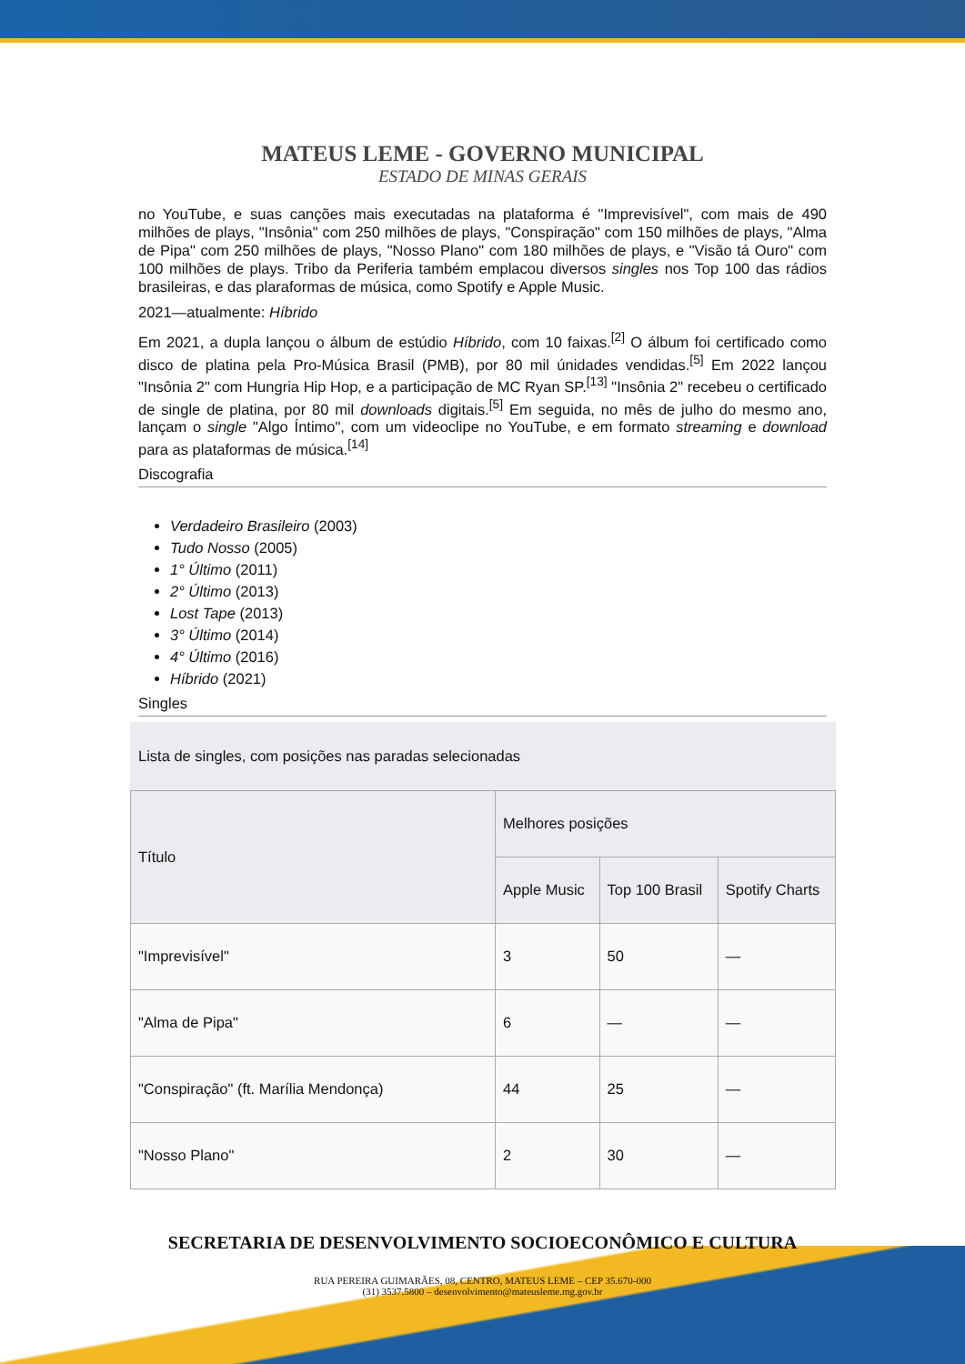MATEUS LEME - GOVERNO MUNICIPAL
ESTADO DE MINAS GERAIS
no YouTube, e suas canções mais executadas na plataforma é "Imprevisível", com mais de 490 milhões de plays, "Insônia" com 250 milhões de plays, "Conspiração" com 150 milhões de plays, "Alma de Pipa" com 250 milhões de plays, "Nosso Plano" com 180 milhões de plays, e "Visão tá Ouro" com 100 milhões de plays. Tribo da Periferia também emplacou diversos singles nos Top 100 das rádios brasileiras, e das plaraformas de música, como Spotify e Apple Music.
2021—atualmente: Híbrido
Em 2021, a dupla lançou o álbum de estúdio Híbrido, com 10 faixas.<sup>[2]</sup> O álbum foi certificado como disco de platina pela Pro-Música Brasil (PMB), por 80 mil únidades vendidas.<sup>[5]</sup> Em 2022 lançou "Insônia 2" com Hungria Hip Hop, e a participação de MC Ryan SP.<sup>[13]</sup> "Insônia 2" recebeu o certificado de single de platina, por 80 mil downloads digitais.<sup>[5]</sup> Em seguida, no mês de julho do mesmo ano, lançam o single "Algo Íntimo", com um videoclipe no YouTube, e em formato streaming e download para as plataformas de música.<sup>[14]</sup>
Discografia
Verdadeiro Brasileiro (2003)
Tudo Nosso (2005)
1° Último (2011)
2° Último (2013)
Lost Tape (2013)
3° Último (2014)
4° Último (2016)
Híbrido (2021)
Singles
Lista de singles, com posições nas paradas selecionadas
| Título | Melhores posições | | |
| --- | --- | --- | --- |
| | Apple Music | Top 100 Brasil | Spotify Charts |
| "Imprevisível" | 3 | 50 | — |
| "Alma de Pipa" | 6 | — | — |
| "Conspiração" (ft. Marília Mendonça) | 44 | 25 | — |
| "Nosso Plano" | 2 | 30 | — |
SECRETARIA DE DESENVOLVIMENTO SOCIOECONÔMICO E CULTURA
RUA PEREIRA GUIMARÃES, 08, CENTRO, MATEUS LEME – CEP 35.670-000
(31) 3537.5800 – desenvolvimento@mateusleme.mg.gov.br